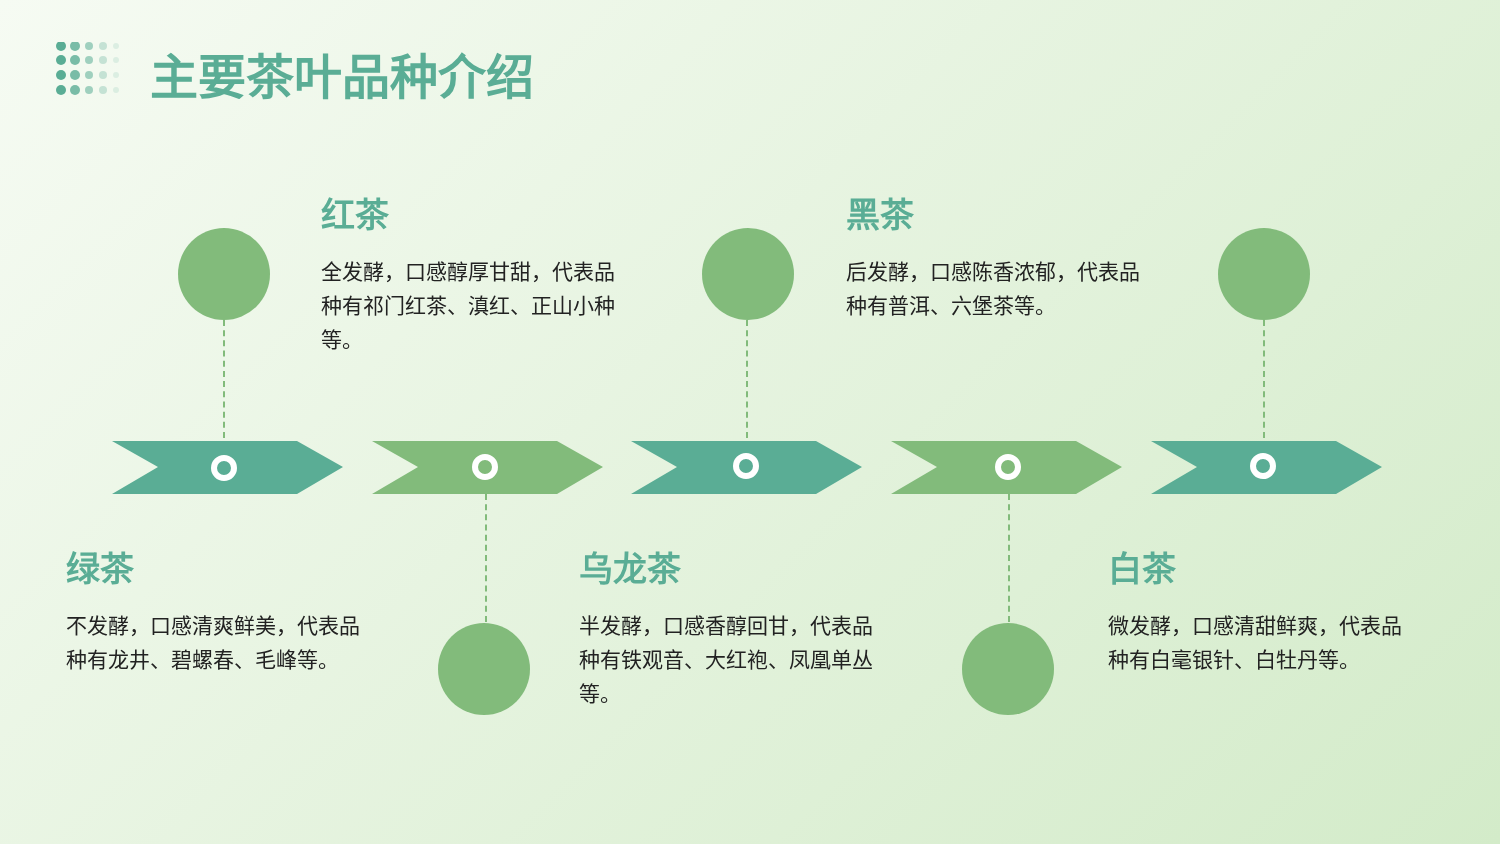主要茶叶品种介绍
红茶
全发酵，口感醇厚甘甜，代表品种有祁门红茶、滇红、正山小种等。
黑茶
后发酵，口感陈香浓郁，代表品种有普洱、六堡茶等。
绿茶
不发酵，口感清爽鲜美，代表品种有龙井、碧螺春、毛峰等。
乌龙茶
半发酵，口感香醇回甘，代表品种有铁观音、大红袍、凤凰单丛等。
白茶
微发酵，口感清甜鲜爽，代表品种有白毫银针、白牡丹等。